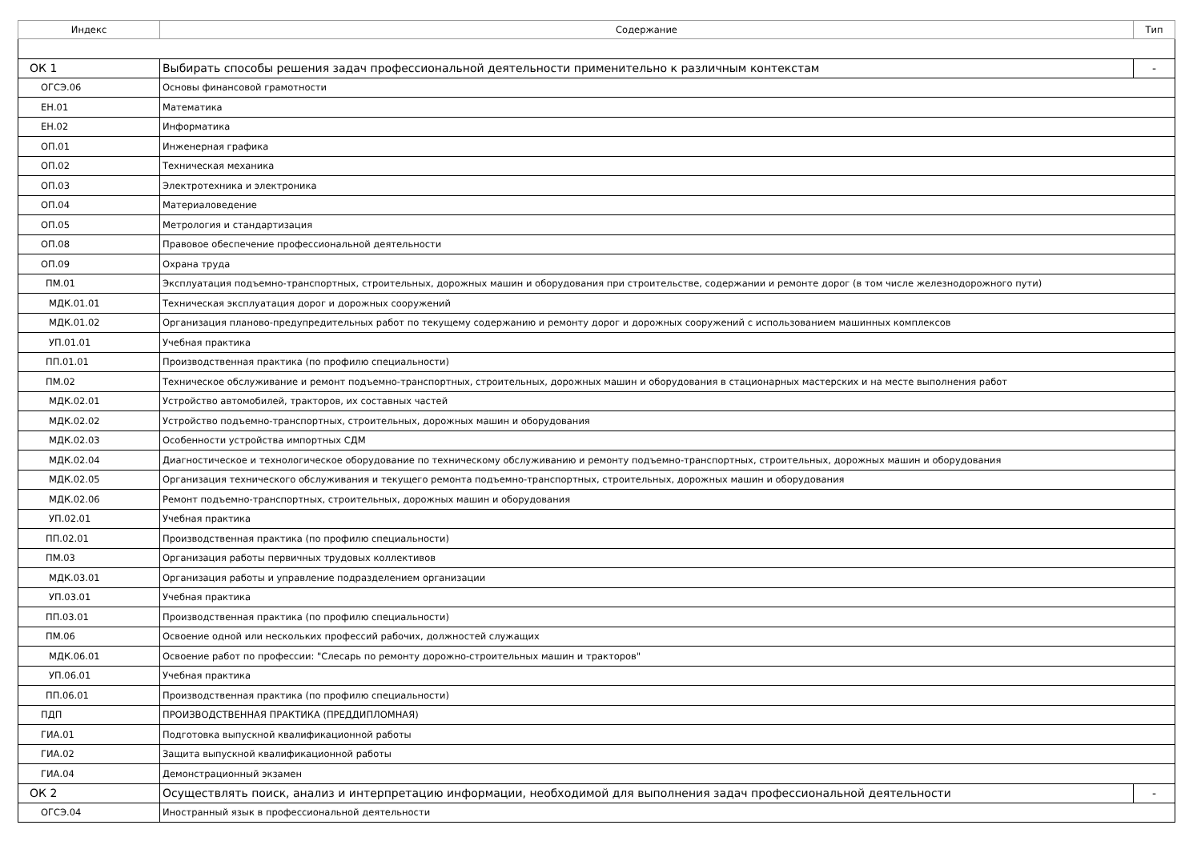| Индекс | Содержание | Тип |
| --- | --- | --- |
| ОК 1 | Выбирать способы решения задач профессиональной деятельности применительно к различным контекстам | - |
| ОГСЭ.06 | Основы финансовой грамотности | |
| ЕН.01 | Математика | |
| ЕН.02 | Информатика | |
| ОП.01 | Инженерная графика | |
| ОП.02 | Техническая механика | |
| ОП.03 | Электротехника и электроника | |
| ОП.04 | Материаловедение | |
| ОП.05 | Метрология и стандартизация | |
| ОП.08 | Правовое обеспечение профессиональной деятельности | |
| ОП.09 | Охрана труда | |
| ПМ.01 | Эксплуатация подъемно-транспортных, строительных, дорожных машин и оборудования при строительстве, содержании и ремонте дорог (в том числе железнодорожного пути) | |
| МДК.01.01 | Техническая эксплуатация дорог и дорожных сооружений | |
| МДК.01.02 | Организация планово-предупредительных работ по текущему содержанию и ремонту дорог и дорожных сооружений с использованием машинных комплексов | |
| УП.01.01 | Учебная практика | |
| ПП.01.01 | Производственная практика (по профилю специальности) | |
| ПМ.02 | Техническое обслуживание и ремонт подъемно-транспортных, строительных, дорожных машин и оборудования в стационарных мастерских и на месте выполнения работ | |
| МДК.02.01 | Устройство автомобилей, тракторов, их составных частей | |
| МДК.02.02 | Устройство подъемно-транспортных, строительных, дорожных машин и оборудования | |
| МДК.02.03 | Особенности устройства импортных СДМ | |
| МДК.02.04 | Диагностическое и технологическое оборудование по техническому обслуживанию и ремонту подъемно-транспортных, строительных, дорожных машин и оборудования | |
| МДК.02.05 | Организация технического обслуживания и текущего ремонта подъемно-транспортных, строительных, дорожных машин и оборудования | |
| МДК.02.06 | Ремонт подъемно-транспортных, строительных, дорожных машин и оборудования | |
| УП.02.01 | Учебная практика | |
| ПП.02.01 | Производственная практика (по профилю специальности) | |
| ПМ.03 | Организация работы первичных трудовых коллективов | |
| МДК.03.01 | Организация работы и управление подразделением организации | |
| УП.03.01 | Учебная практика | |
| ПП.03.01 | Производственная практика (по профилю специальности) | |
| ПМ.06 | Освоение одной или нескольких профессий рабочих, должностей служащих | |
| МДК.06.01 | Освоение работ по профессии: "Слесарь по ремонту дорожно-строительных машин и тракторов" | |
| УП.06.01 | Учебная практика | |
| ПП.06.01 | Производственная практика (по профилю специальности) | |
| ПДП | ПРОИЗВОДСТВЕННАЯ ПРАКТИКА (ПРЕДДИПЛОМНАЯ) | |
| ГИА.01 | Подготовка выпускной квалификационной работы | |
| ГИА.02 | Защита выпускной квалификационной работы | |
| ГИА.04 | Демонстрационный экзамен | |
| ОК 2 | Осуществлять поиск, анализ и интерпретацию информации, необходимой для выполнения задач профессиональной деятельности | - |
| ОГСЭ.04 | Иностранный язык в профессиональной деятельности | |